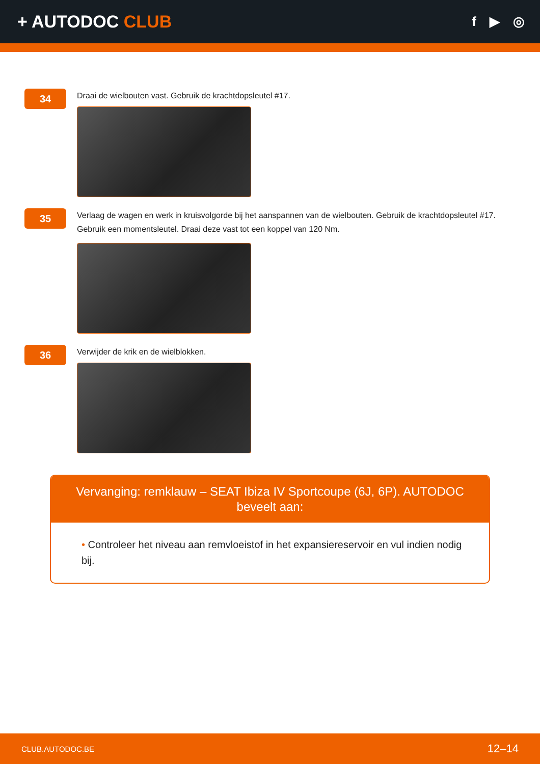+ AUTODOC CLUB
f ▶ ◎
34
Draai de wielbouten vast. Gebruik de krachtdopsleutel #17.
35
Verlaag de wagen en werk in kruisvolgorde bij het aanspannen van de wielbouten. Gebruik de krachtdopsleutel #17. Gebruik een momentsleutel. Draai deze vast tot een koppel van 120 Nm.
36
Verwijder de krik en de wielblokken.
Vervanging: remklauw – SEAT Ibiza IV Sportcoupe (6J, 6P). AUTODOC beveelt aan:
• Controleer het niveau aan remvloeistof in het expansiereservoir en vul indien nodig bij.
CLUB.AUTODOC.BE 12–14